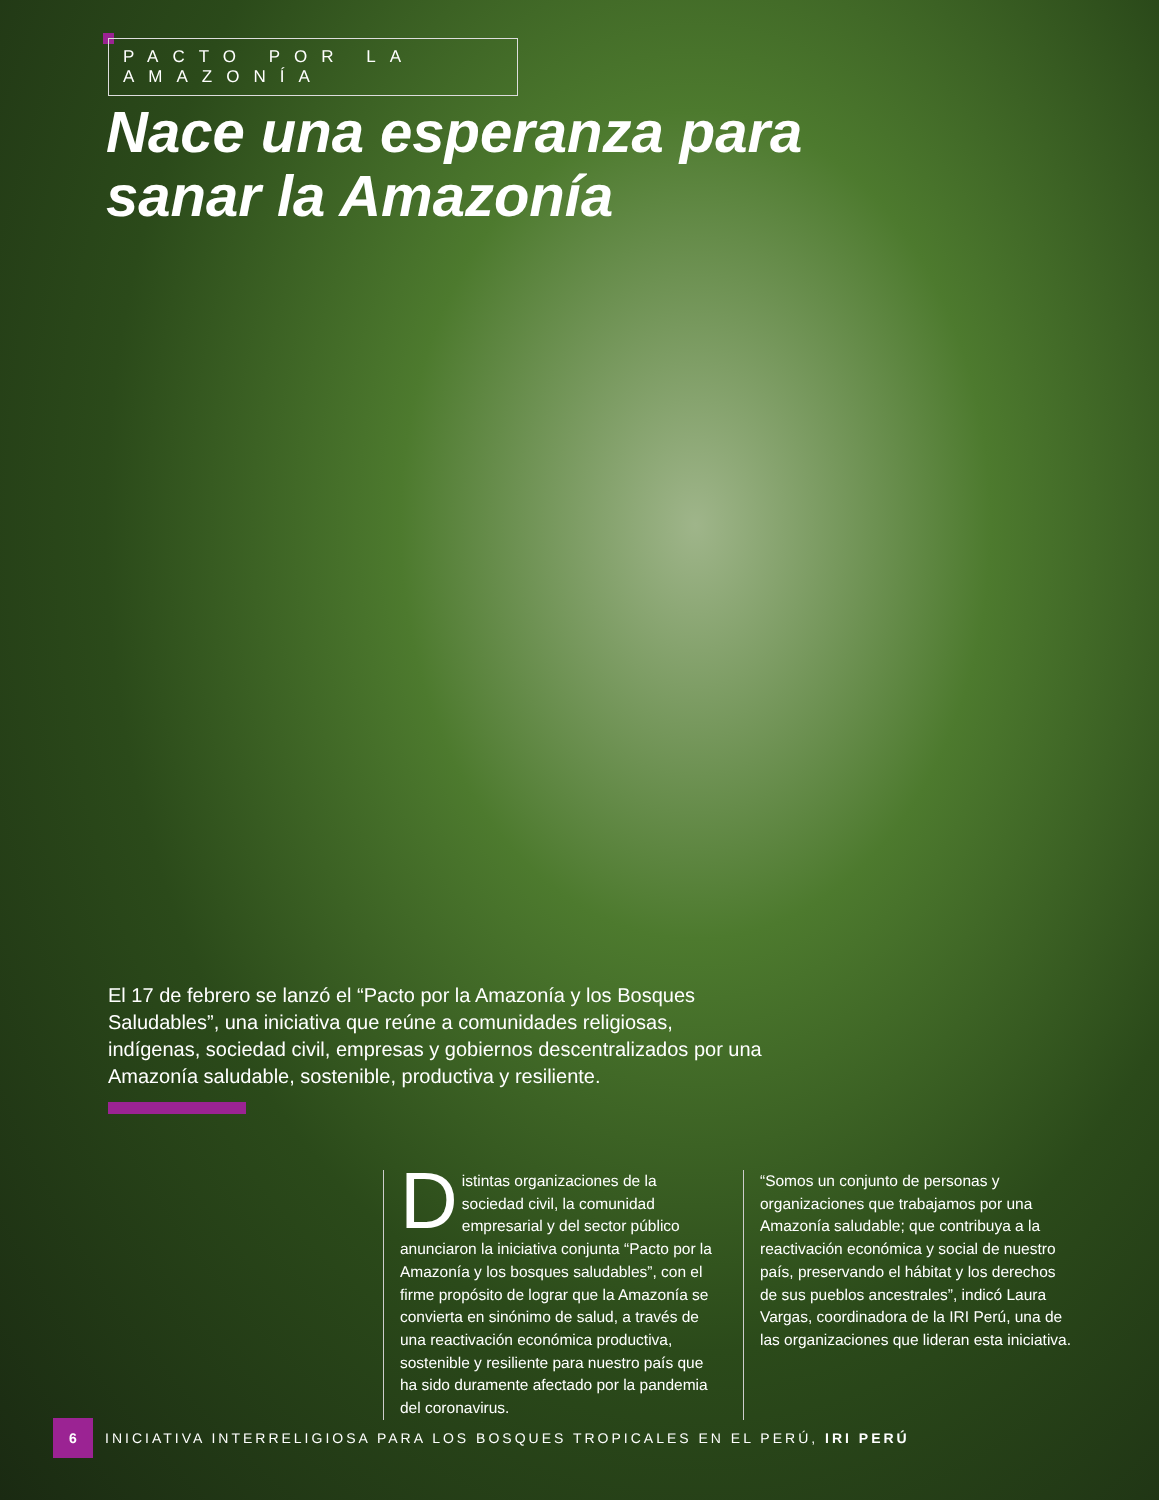PACTO POR LA AMAZONÍA
Nace una esperanza para sanar la Amazonía
El 17 de febrero se lanzó el “Pacto por la Amazonía y los Bosques Saludables”, una iniciativa que reúne a comunidades religiosas, indígenas, sociedad civil, empresas y gobiernos descentralizados por una Amazonía saludable, sostenible, productiva y resiliente.
Distintas organizaciones de la sociedad civil, la comunidad empresarial y del sector público anunciaron la iniciativa conjunta “Pacto por la Amazonía y los bosques saludables”, con el firme propósito de lograr que la Amazonía se convierta en sinónimo de salud, a través de una reactivación económica productiva, sostenible y resiliente para nuestro país que ha sido duramente afectado por la pandemia del coronavirus.
“Somos un conjunto de personas y organizaciones que trabajamos por una Amazonía saludable; que contribuya a la reactivación económica y social de nuestro país, preservando el hábitat y los derechos de sus pueblos ancestrales”, indicó Laura Vargas, coordinadora de la IRI Perú, una de las organizaciones que lideran esta iniciativa.
6
INICIATIVA INTERRELIGIOSA PARA LOS BOSQUES TROPICALES EN EL PERÚ, IRI PERÚ